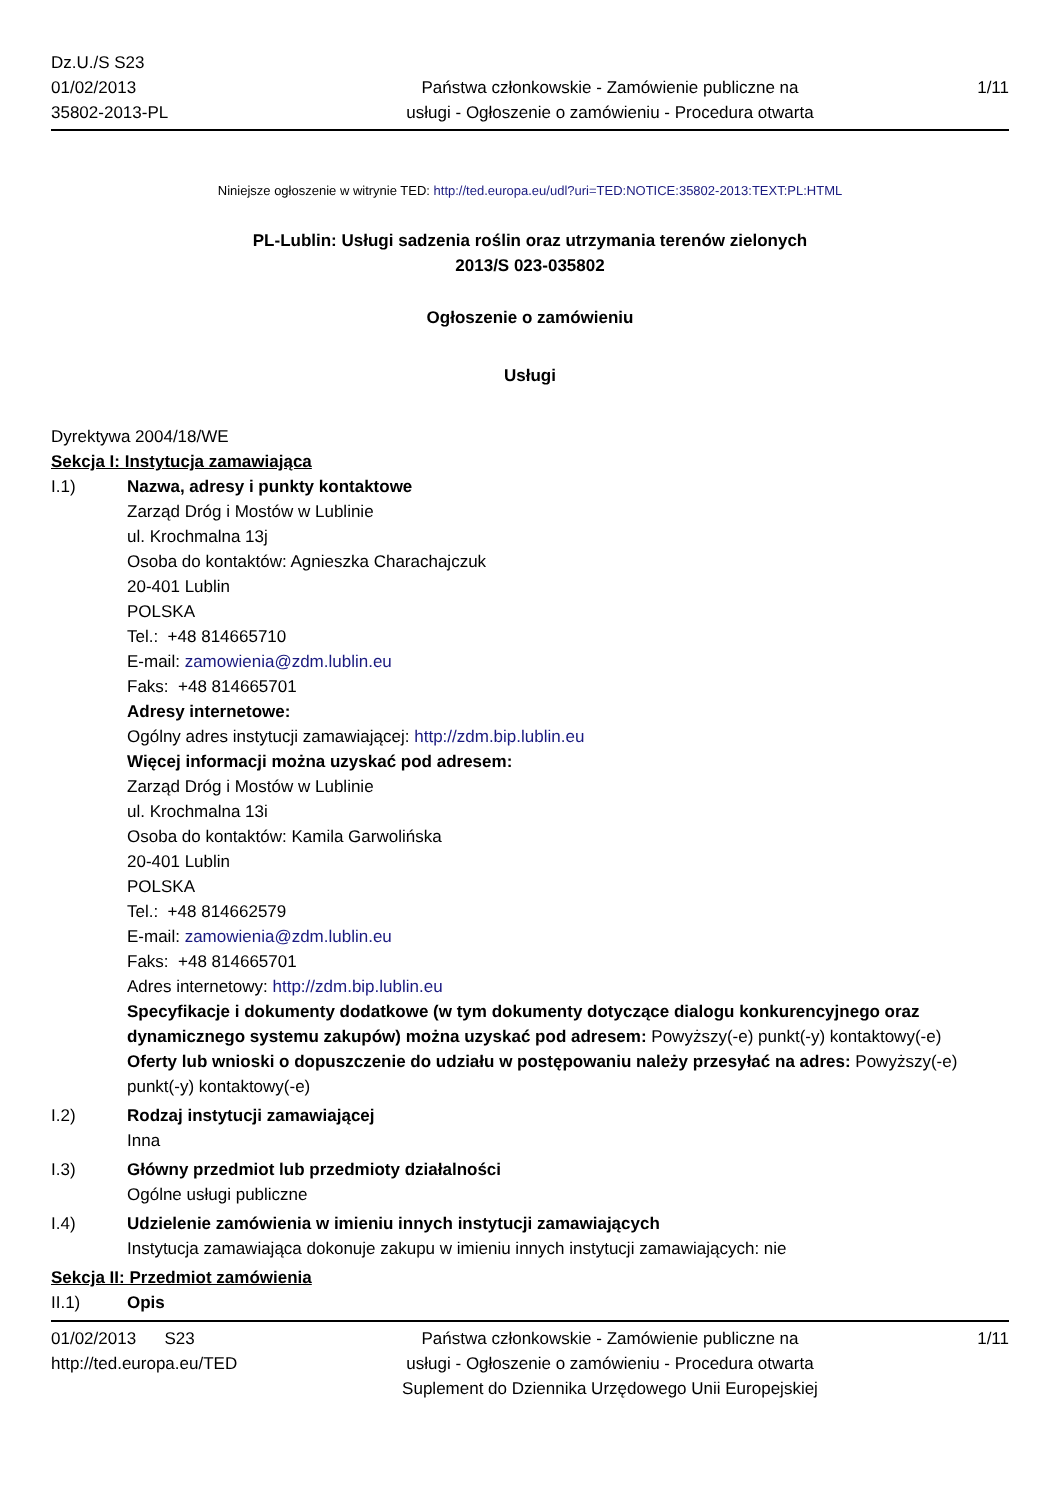Dz.U./S S23
01/02/2013
35802-2013-PL
Państwa członkowskie - Zamówienie publiczne na
usługi - Ogłoszenie o zamówieniu - Procedura otwarta
1/11
Niniejsze ogłoszenie w witrynie TED: http://ted.europa.eu/udl?uri=TED:NOTICE:35802-2013:TEXT:PL:HTML
PL-Lublin: Usługi sadzenia roślin oraz utrzymania terenów zielonych
2013/S 023-035802
Ogłoszenie o zamówieniu
Usługi
Dyrektywa 2004/18/WE
Sekcja I: Instytucja zamawiająca
I.1) Nazwa, adresy i punkty kontaktowe
Zarząd Dróg i Mostów w Lublinie
ul. Krochmalna 13j
Osoba do kontaktów: Agnieszka Charachajczuk
20-401 Lublin
POLSKA
Tel.: +48 814665710
E-mail: zamowienia@zdm.lublin.eu
Faks: +48 814665701
Adresy internetowe:
Ogólny adres instytucji zamawiającej: http://zdm.bip.lublin.eu
Więcej informacji można uzyskać pod adresem:
Zarząd Dróg i Mostów w Lublinie
ul. Krochmalna 13i
Osoba do kontaktów: Kamila Garwolińska
20-401 Lublin
POLSKA
Tel.: +48 814662579
E-mail: zamowienia@zdm.lublin.eu
Faks: +48 814665701
Adres internetowy: http://zdm.bip.lublin.eu
Specyfikacje i dokumenty dodatkowe (w tym dokumenty dotyczące dialogu konkurencyjnego oraz dynamicznego systemu zakupów) można uzyskać pod adresem: Powyższy(-e) punkt(-y) kontaktowy(-e)
Oferty lub wnioski o dopuszczenie do udziału w postępowaniu należy przesyłać na adres: Powyższy(-e) punkt(-y) kontaktowy(-e)
I.2) Rodzaj instytucji zamawiającej
Inna
I.3) Główny przedmiot lub przedmioty działalności
Ogólne usługi publiczne
I.4) Udzielenie zamówienia w imieniu innych instytucji zamawiających
Instytucja zamawiająca dokonuje zakupu w imieniu innych instytucji zamawiających: nie
Sekcja II: Przedmiot zamówienia
II.1) Opis
01/02/2013 S23
http://ted.europa.eu/TED
Państwa członkowskie - Zamówienie publiczne na
usługi - Ogłoszenie o zamówieniu - Procedura otwarta
Suplement do Dziennika Urzędowego Unii Europejskiej
1/11